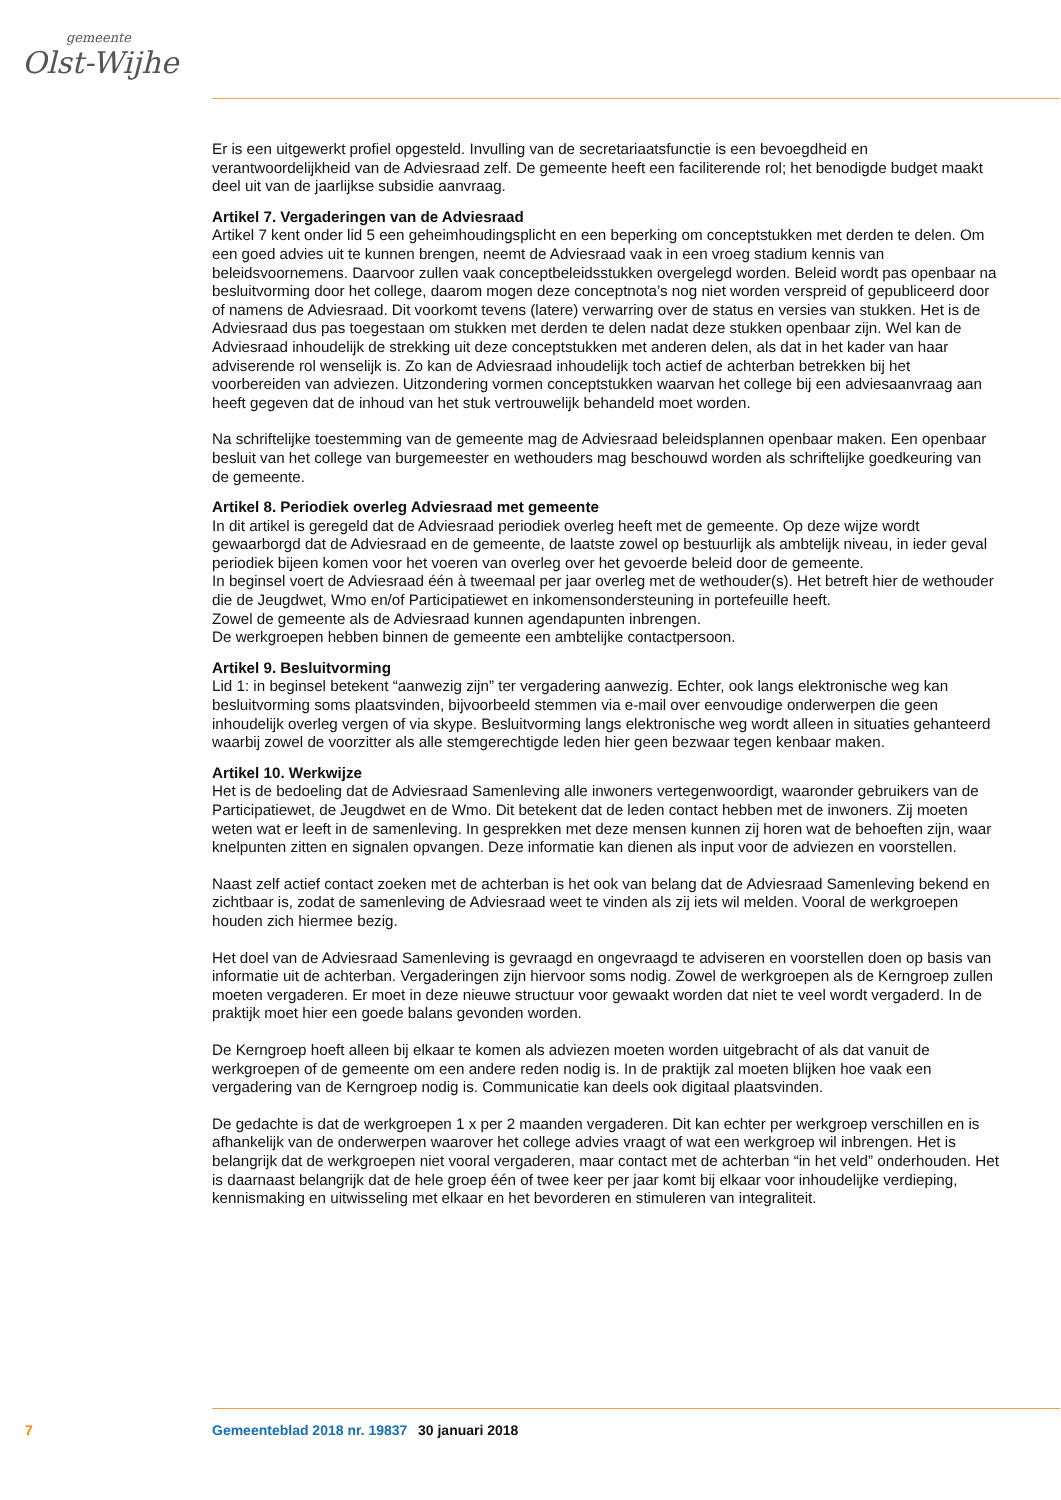gemeente
Olst-Wijhe
Er is een uitgewerkt profiel opgesteld. Invulling van de secretariaatsfunctie is een bevoegdheid en verantwoordelijkheid van de Adviesraad zelf. De gemeente heeft een faciliterende rol; het benodigde budget maakt deel uit van de jaarlijkse subsidie aanvraag.
Artikel 7. Vergaderingen van de Adviesraad
Artikel 7 kent onder lid 5 een geheimhoudingsplicht en een beperking om conceptstukken met derden te delen. Om een goed advies uit te kunnen brengen, neemt de Adviesraad vaak in een vroeg stadium kennis van beleidsvoornemens. Daarvoor zullen vaak conceptbeleidsstukken overgelegd worden. Beleid wordt pas openbaar na besluitvorming door het college, daarom mogen deze conceptnota’s nog niet worden verspreid of gepubliceerd door of namens de Adviesraad. Dit voorkomt tevens (latere) verwarring over de status en versies van stukken. Het is de Adviesraad dus pas toegestaan om stukken met derden te delen nadat deze stukken openbaar zijn. Wel kan de Adviesraad inhoudelijk de strekking uit deze conceptstukken met anderen delen, als dat in het kader van haar adviserende rol wenselijk is. Zo kan de Adviesraad inhoudelijk toch actief de achterban betrekken bij het voorbereiden van adviezen. Uitzondering vormen conceptstukken waarvan het college bij een adviesaanvraag aan heeft gegeven dat de inhoud van het stuk vertrouwelijk behandeld moet worden.
Na schriftelijke toestemming van de gemeente mag de Adviesraad beleidsplannen openbaar maken. Een openbaar besluit van het college van burgemeester en wethouders mag beschouwd worden als schriftelijke goedkeuring van de gemeente.
Artikel 8. Periodiek overleg Adviesraad met gemeente
In dit artikel is geregeld dat de Adviesraad periodiek overleg heeft met de gemeente. Op deze wijze wordt gewaarborgd dat de Adviesraad en de gemeente, de laatste zowel op bestuurlijk als ambtelijk niveau, in ieder geval periodiek bijeen komen voor het voeren van overleg over het gevoerde beleid door de gemeente.
In beginsel voert de Adviesraad één à tweemaal per jaar overleg met de wethouder(s). Het betreft hier de wethouder die de Jeugdwet, Wmo en/of Participatiewet en inkomensondersteuning in portefeuille heeft.
Zowel de gemeente als de Adviesraad kunnen agendapunten inbrengen.
De werkgroepen hebben binnen de gemeente een ambtelijke contactpersoon.
Artikel 9. Besluitvorming
Lid 1: in beginsel betekent “aanwezig zijn” ter vergadering aanwezig. Echter, ook langs elektronische weg kan besluitvorming soms plaatsvinden, bijvoorbeeld stemmen via e-mail over eenvoudige onderwerpen die geen inhoudelijk overleg vergen of via skype. Besluitvorming langs elektronische weg wordt alleen in situaties gehanteerd waarbij zowel de voorzitter als alle stemgerechtigde leden hier geen bezwaar tegen kenbaar maken.
Artikel 10. Werkwijze
Het is de bedoeling dat de Adviesraad Samenleving alle inwoners vertegenwoordigt, waaronder gebruikers van de Participatiewet, de Jeugdwet en de Wmo. Dit betekent dat de leden contact hebben met de inwoners. Zij moeten weten wat er leeft in de samenleving. In gesprekken met deze mensen kunnen zij horen wat de behoeften zijn, waar knelpunten zitten en signalen opvangen. Deze informatie kan dienen als input voor de adviezen en voorstellen.
Naast zelf actief contact zoeken met de achterban is het ook van belang dat de Adviesraad Samenleving bekend en zichtbaar is, zodat de samenleving de Adviesraad weet te vinden als zij iets wil melden. Vooral de werkgroepen houden zich hiermee bezig.
Het doel van de Adviesraad Samenleving is gevraagd en ongevraagd te adviseren en voorstellen doen op basis van informatie uit de achterban. Vergaderingen zijn hiervoor soms nodig. Zowel de werkgroepen als de Kerngroep zullen moeten vergaderen. Er moet in deze nieuwe structuur voor gewaakt worden dat niet te veel wordt vergaderd. In de praktijk moet hier een goede balans gevonden worden.
De Kerngroep hoeft alleen bij elkaar te komen als adviezen moeten worden uitgebracht of als dat vanuit de werkgroepen of de gemeente om een andere reden nodig is. In de praktijk zal moeten blijken hoe vaak een vergadering van de Kerngroep nodig is. Communicatie kan deels ook digitaal plaatsvinden.
De gedachte is dat de werkgroepen 1 x per 2 maanden vergaderen. Dit kan echter per werkgroep verschillen en is afhankelijk van de onderwerpen waarover het college advies vraagt of wat een werkgroep wil inbrengen. Het is belangrijk dat de werkgroepen niet vooral vergaderen, maar contact met de achterban “in het veld” onderhouden. Het is daarnaast belangrijk dat de hele groep één of twee keer per jaar komt bij elkaar voor inhoudelijke verdieping, kennismaking en uitwisseling met elkaar en het bevorderen en stimuleren van integraliteit.
7 Gemeenteblad 2018 nr. 19837 30 januari 2018